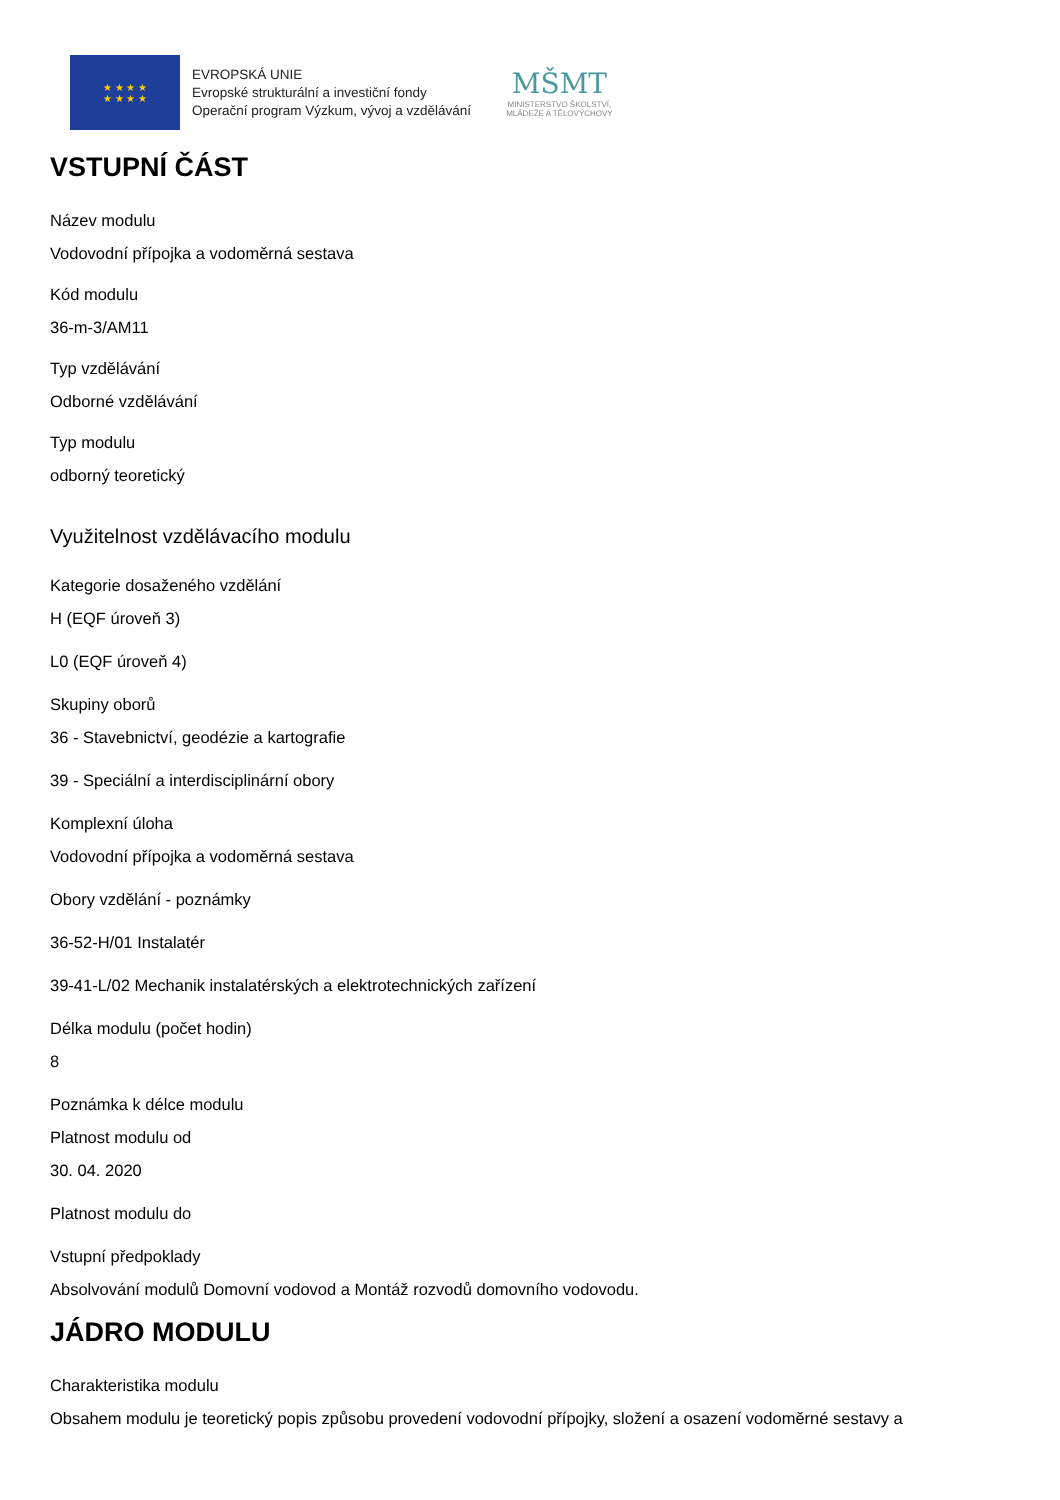★ ★ ★ ★
★ ★ ★ ★
EVROPSKÁ UNIE
Evropské strukturální a investiční fondy
Operační program Výzkum, vývoj a vzdělávání
MŠMT
MINISTERSTVO ŠKOLSTVÍ,
MLÁDEŽE A TĚLOVÝCHOVY
VSTUPNÍ ČÁST
Název modulu
Vodovodní přípojka a vodoměrná sestava
Kód modulu
36-m-3/AM11
Typ vzdělávání
Odborné vzdělávání
Typ modulu
odborný teoretický
Využitelnost vzdělávacího modulu
Kategorie dosaženého vzdělání
H (EQF úroveň 3)
L0 (EQF úroveň 4)
Skupiny oborů
36 - Stavebnictví, geodézie a kartografie
39 - Speciální a interdisciplinární obory
Komplexní úloha
Vodovodní přípojka a vodoměrná sestava
Obory vzdělání - poznámky
36-52-H/01 Instalatér
39-41-L/02 Mechanik instalatérských a elektrotechnických zařízení
Délka modulu (počet hodin)
8
Poznámka k délce modulu
Platnost modulu od
30. 04. 2020
Platnost modulu do
Vstupní předpoklady
Absolvování modulů Domovní vodovod a Montáž rozvodů domovního vodovodu.
JÁDRO MODULU
Charakteristika modulu
Obsahem modulu je teoretický popis způsobu provedení vodovodní přípojky, složení a osazení vodoměrné sestavy a